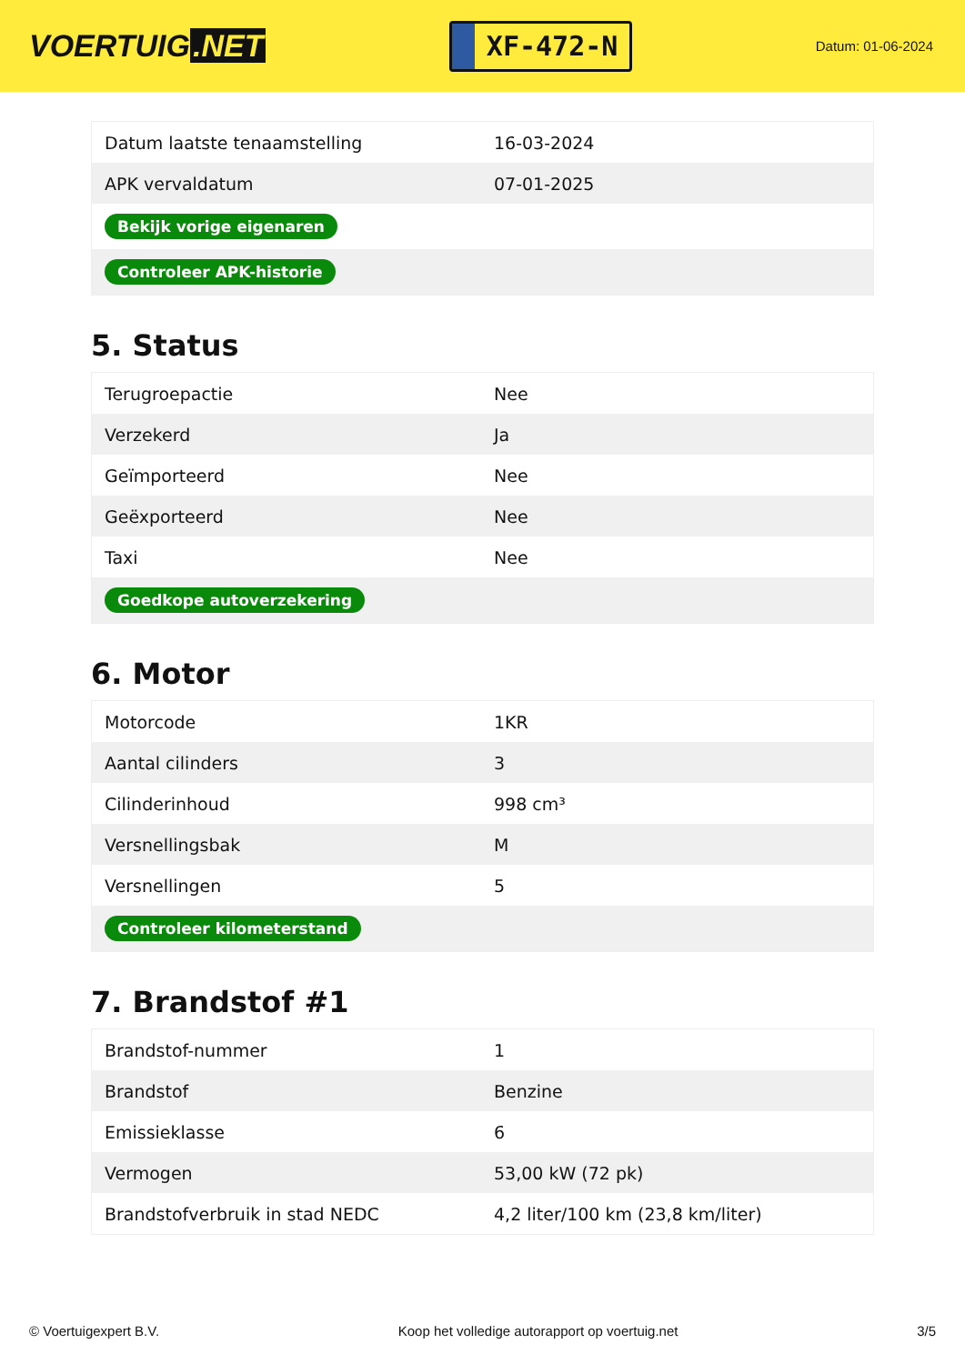VOERTUIG.NET
XF-472-N
Datum: 01-06-2024
| Datum laatste tenaamstelling | 16-03-2024 |
| APK vervaldatum | 07-01-2025 |
| Bekijk vorige eigenaren | |
| Controleer APK-historie | |
5. Status
| Terugroepactie | Nee |
| Verzekerd | Ja |
| Geïmporteerd | Nee |
| Geëxporteerd | Nee |
| Taxi | Nee |
| Goedkope autoverzekering | |
6. Motor
| Motorcode | 1KR |
| Aantal cilinders | 3 |
| Cilinderinhoud | 998 cm³ |
| Versnellingsbak | M |
| Versnellingen | 5 |
| Controleer kilometerstand | |
7. Brandstof #1
| Brandstof-nummer | 1 |
| Brandstof | Benzine |
| Emissieklasse | 6 |
| Vermogen | 53,00 kW (72 pk) |
| Brandstofverbruik in stad NEDC | 4,2 liter/100 km (23,8 km/liter) |
© Voertuigexpert B.V. Koop het volledige autorapport op voertuig.net 3/5